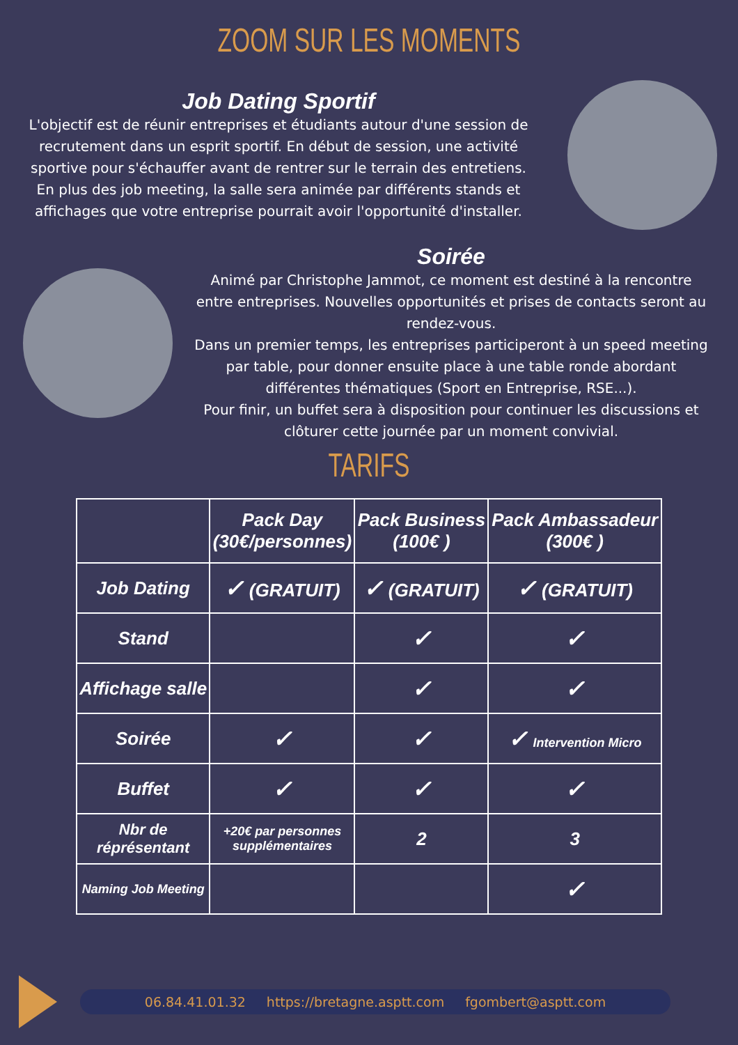ZOOM SUR LES MOMENTS
Job Dating Sportif
L'objectif est de réunir entreprises et étudiants autour d'une session de recrutement dans un esprit sportif. En début de session, une activité sportive pour s'échauffer avant de rentrer sur le terrain des entretiens.
En plus des job meeting, la salle sera animée par différents stands et affichages que votre entreprise pourrait avoir l'opportunité d'installer.
Soirée
Animé par Christophe Jammot, ce moment est destiné à la rencontre entre entreprises. Nouvelles opportunités et prises de contacts seront au rendez-vous.
Dans un premier temps, les entreprises participeront à un speed meeting par table, pour donner ensuite place à une table ronde abordant différentes thématiques (Sport en Entreprise, RSE...).
Pour finir, un buffet sera à disposition pour continuer les discussions et clôturer cette journée par un moment convivial.
TARIFS
| | Pack Day (30€/personnes) | Pack Business (100€ ) | Pack Ambassadeur (300€ ) |
| --- | --- | --- | --- |
| Job Dating | ✓ (GRATUIT) | ✓ (GRATUIT) | ✓ (GRATUIT) |
| Stand | | ✓ | ✓ |
| Affichage salle | | ✓ | ✓ |
| Soirée | ✓ | ✓ | ✓ Intervention Micro |
| Buffet | ✓ | ✓ | ✓ |
| Nbr de réprésentant | +20€ par personnes supplémentaires | 2 | 3 |
| Naming Job Meeting | | | ✓ |
06.84.41.01.32 https://bretagne.asptt.com fgombert@asptt.com